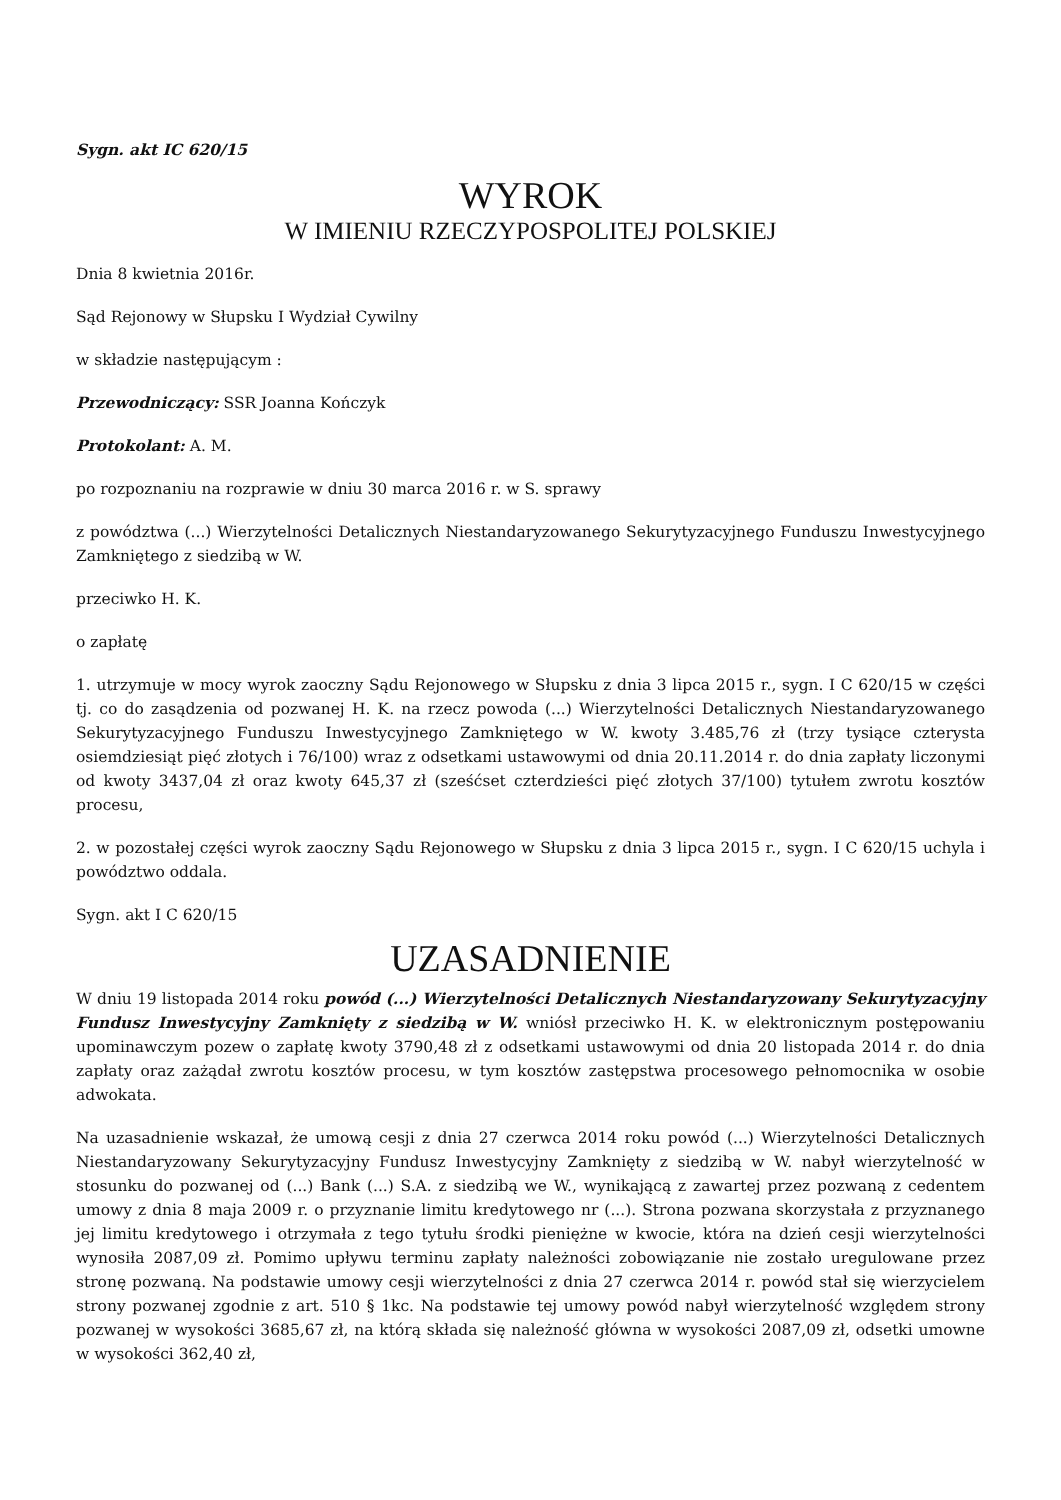Sygn. akt IC 620/15
WYROK
W IMIENIU RZECZYPOSPOLITEJ POLSKIEJ
Dnia 8 kwietnia 2016r.
Sąd Rejonowy w Słupsku I Wydział Cywilny
w składzie następującym :
Przewodniczący: SSR Joanna Kończyk
Protokolant: A. M.
po rozpoznaniu na rozprawie w dniu 30 marca 2016 r. w S. sprawy
z powództwa (...) Wierzytelności Detalicznych Niestandaryzowanego Sekurytyzacyjnego Funduszu Inwestycyjnego Zamkniętego z siedzibą w W.
przeciwko H. K.
o zapłatę
1. utrzymuje w mocy wyrok zaoczny Sądu Rejonowego w Słupsku z dnia 3 lipca 2015 r., sygn. I C 620/15 w części tj. co do zasądzenia od pozwanej H. K. na rzecz powoda (...) Wierzytelności Detalicznych Niestandaryzowanego Sekurytyzacyjnego Funduszu Inwestycyjnego Zamkniętego w W. kwoty 3.485,76 zł (trzy tysiące czterysta osiemdziesiąt pięć złotych i 76/100) wraz z odsetkami ustawowymi od dnia 20.11.2014 r. do dnia zapłaty liczonymi od kwoty 3437,04 zł oraz kwoty 645,37 zł (sześćset czterdzieści pięć złotych 37/100) tytułem zwrotu kosztów procesu,
2. w pozostałej części wyrok zaoczny Sądu Rejonowego w Słupsku z dnia 3 lipca 2015 r., sygn. I C 620/15 uchyla i powództwo oddala.
Sygn. akt I C 620/15
UZASADNIENIE
W dniu 19 listopada 2014 roku powód (...) Wierzytelności Detalicznych Niestandaryzowany Sekurytyzacyjny Fundusz Inwestycyjny Zamknięty z siedzibą w W. wniósł przeciwko H. K. w elektronicznym postępowaniu upominawczym pozew o zapłatę kwoty 3790,48 zł z odsetkami ustawowymi od dnia 20 listopada 2014 r. do dnia zapłaty oraz zażądał zwrotu kosztów procesu, w tym kosztów zastępstwa procesowego pełnomocnika w osobie adwokata.
Na uzasadnienie wskazał, że umową cesji z dnia 27 czerwca 2014 roku powód (...) Wierzytelności Detalicznych Niestandaryzowany Sekurytyzacyjny Fundusz Inwestycyjny Zamknięty z siedzibą w W. nabył wierzytelność w stosunku do pozwanej od (...) Bank (...) S.A. z siedzibą we W., wynikającą z zawartej przez pozwaną z cedentem umowy z dnia 8 maja 2009 r. o przyznanie limitu kredytowego nr (...). Strona pozwana skorzystała z przyznanego jej limitu kredytowego i otrzymała z tego tytułu środki pieniężne w kwocie, która na dzień cesji wierzytelności wynosiła 2087,09 zł. Pomimo upływu terminu zapłaty należności zobowiązanie nie zostało uregulowane przez stronę pozwaną. Na podstawie umowy cesji wierzytelności z dnia 27 czerwca 2014 r. powód stał się wierzycielem strony pozwanej zgodnie z art. 510 § 1kc. Na podstawie tej umowy powód nabył wierzytelność względem strony pozwanej w wysokości 3685,67 zł, na którą składa się należność główna w wysokości 2087,09 zł, odsetki umowne w wysokości 362,40 zł,